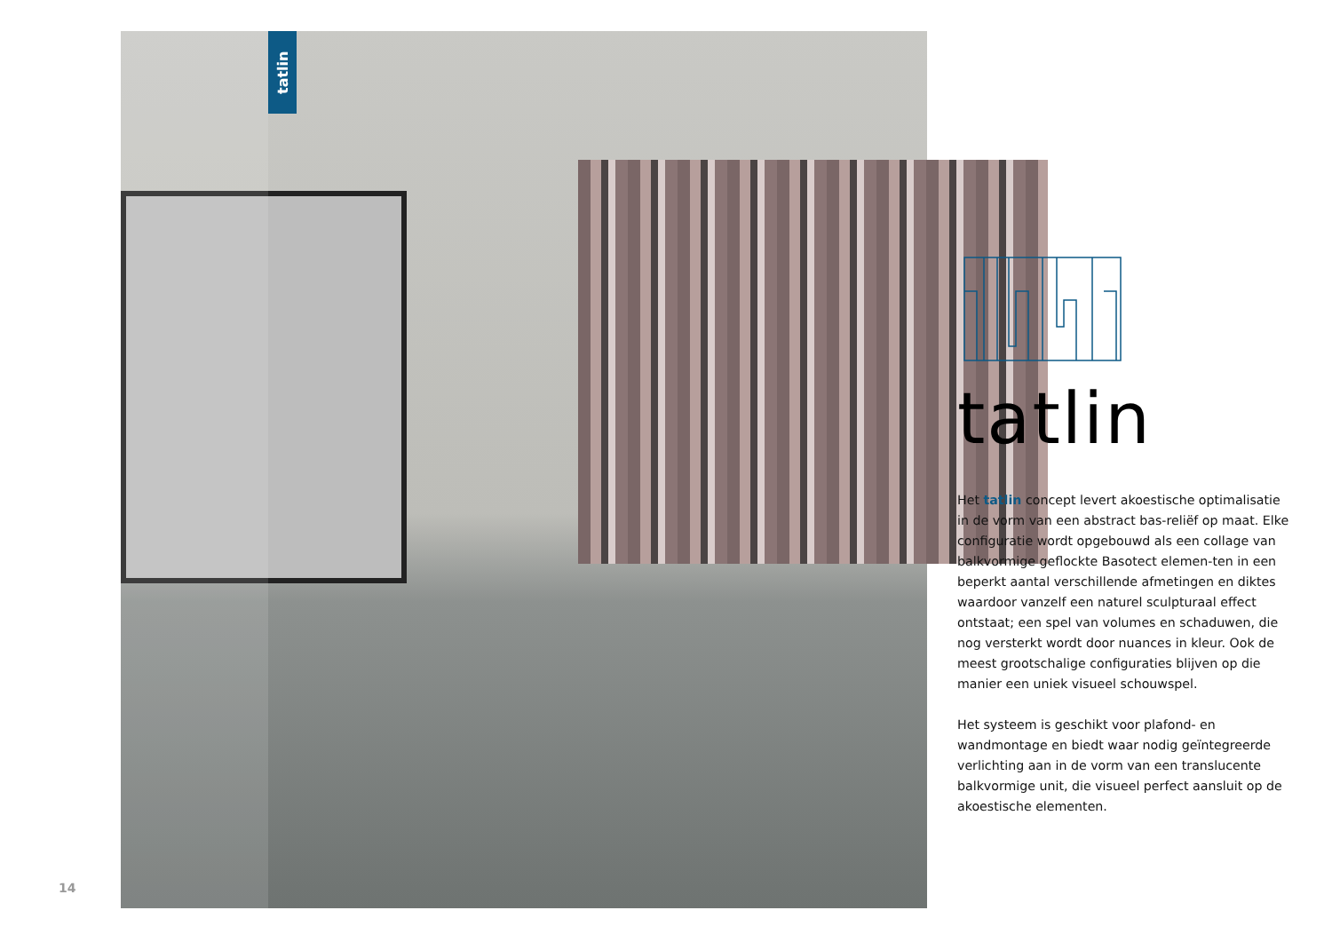tatlin
14
tatlin
Het tatlin concept levert akoestische optimalisatie in de vorm van een abstract bas-reliëf op maat. Elke configuratie wordt opgebouwd als een collage van balkvormige geflockte Basotect elemen-ten in een beperkt aantal verschillende afmetingen en diktes waardoor vanzelf een naturel sculpturaal effect ontstaat; een spel van volumes en schaduwen, die nog versterkt wordt door nuances in kleur. Ook de meest grootschalige configuraties blijven op die manier een uniek visueel schouwspel.
Het systeem is geschikt voor plafond- en wandmontage en biedt waar nodig geïntegreerde verlichting aan in de vorm van een translucente balkvormige unit, die visueel perfect aansluit op de akoestische elementen.